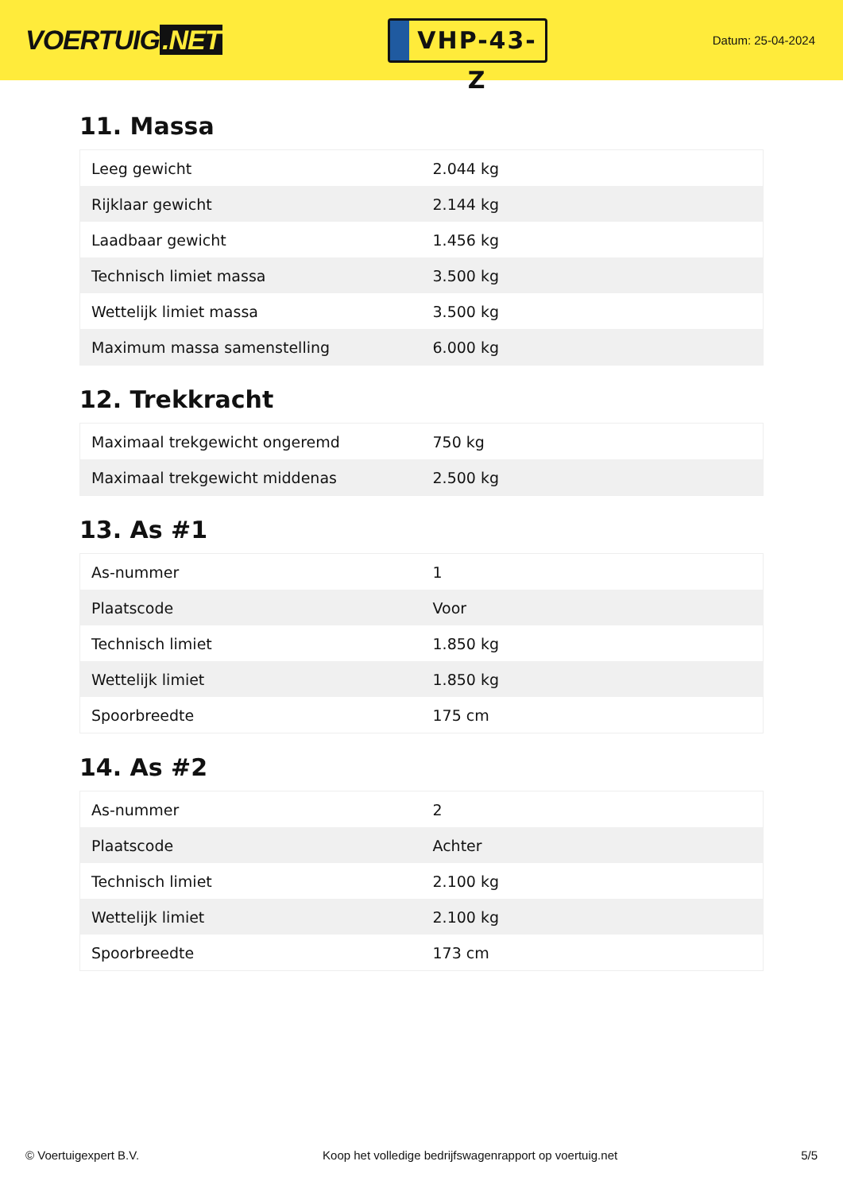VOERTUIG.NET
VHP-43-Z
Datum: 25-04-2024
11. Massa
| Leeg gewicht | 2.044 kg |
| Rijklaar gewicht | 2.144 kg |
| Laadbaar gewicht | 1.456 kg |
| Technisch limiet massa | 3.500 kg |
| Wettelijk limiet massa | 3.500 kg |
| Maximum massa samenstelling | 6.000 kg |
12. Trekkracht
| Maximaal trekgewicht ongeremd | 750 kg |
| Maximaal trekgewicht middenas | 2.500 kg |
13. As #1
| As-nummer | 1 |
| Plaatscode | Voor |
| Technisch limiet | 1.850 kg |
| Wettelijk limiet | 1.850 kg |
| Spoorbreedte | 175 cm |
14. As #2
| As-nummer | 2 |
| Plaatscode | Achter |
| Technisch limiet | 2.100 kg |
| Wettelijk limiet | 2.100 kg |
| Spoorbreedte | 173 cm |
© Voertuigexpert B.V. Koop het volledige bedrijfswagenrapport op voertuig.net 5/5